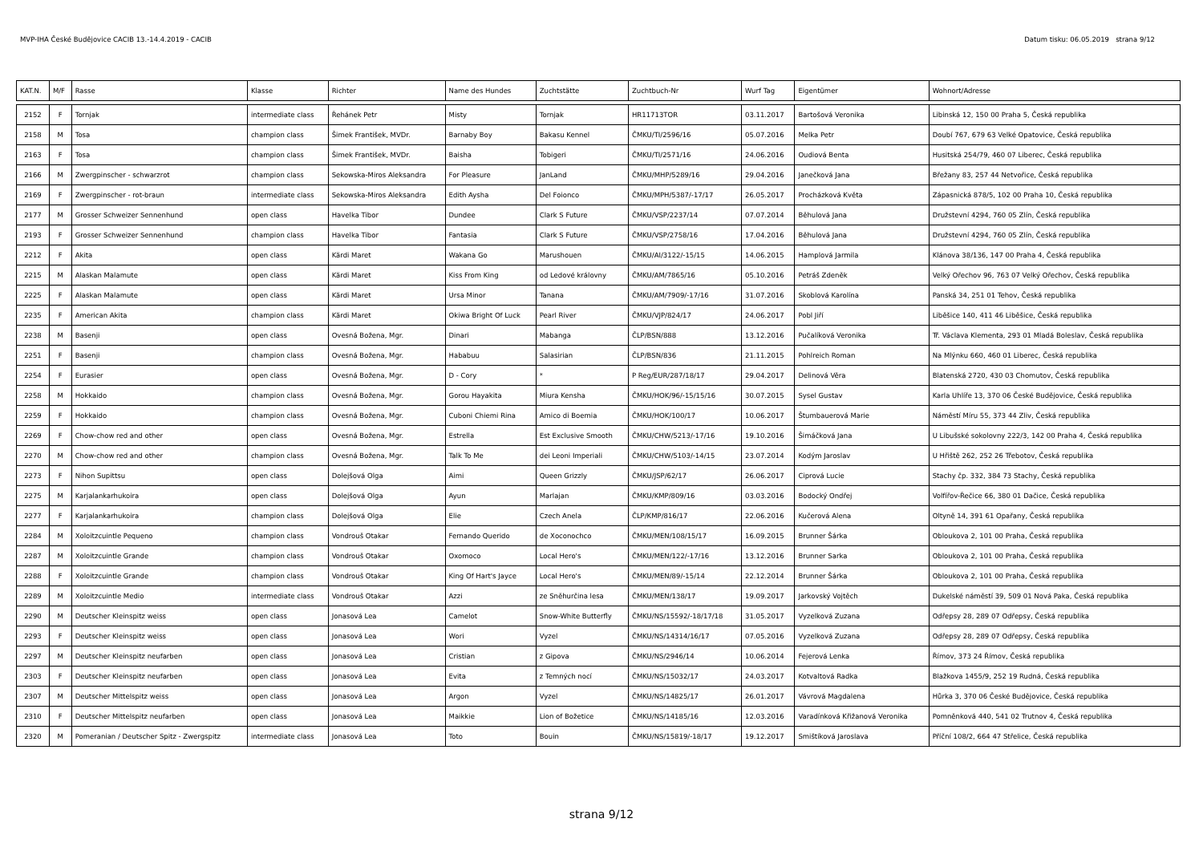MVP-IHA České Budějovice CACIB 13.-14.4.2019 - CACIB Datum tisku: 06.05.2019 strana 9/12
| KAT.N. | M/F | Rasse | Klasse | Richter | Name des Hundes | Zuchtstätte | Zuchtbuch-Nr | Wurf Tag | Eigentümer | Wohnort/Adresse |
| --- | --- | --- | --- | --- | --- | --- | --- | --- | --- | --- |
| 2152 | F | Tornjak | intermediate class | Řehánek Petr | Misty | Tornjak | HR11713TOR | 03.11.2017 | Bartošová Veronika | Libinská 12, 150 00 Praha 5, Česká republika |
| 2158 | M | Tosa | champion class | Šimek František, MVDr. | Barnaby Boy | Bakasu Kennel | ČMKU/TI/2596/16 | 05.07.2016 | Melka Petr | Doubí 767, 679 63 Velké Opatovice, Česká republika |
| 2163 | F | Tosa | champion class | Šimek František, MVDr. | Baisha | Tobigeri | ČMKU/TI/2571/16 | 24.06.2016 | Oudiová Benta | Husitská 254/79, 460 07 Liberec, Česká republika |
| 2166 | M | Zwergpinscher - schwarzrot | champion class | Sekowska-Miros Aleksandra | For Pleasure | JanLand | ČMKU/MHP/5289/16 | 29.04.2016 | Janečková Jana | Břežany 83, 257 44 Netvořice, Česká republika |
| 2169 | F | Zwergpinscher - rot-braun | intermediate class | Sekowska-Miros Aleksandra | Edith Aysha | Del Foionco | ČMKU/MPH/5387/-17/17 | 26.05.2017 | Procházková Květa | Zápasnická 878/5, 102 00 Praha 10, Česká republika |
| 2177 | M | Grosser Schweizer Sennenhund | open class | Havelka Tibor | Dundee | Clark S Future | ČMKU/VSP/2237/14 | 07.07.2014 | Běhulová Jana | Družstevní 4294, 760 05 Zlín, Česká republika |
| 2193 | F | Grosser Schweizer Sennenhund | champion class | Havelka Tibor | Fantasia | Clark S Future | ČMKU/VSP/2758/16 | 17.04.2016 | Běhulová Jana | Družstevní 4294, 760 05 Zlín, Česká republika |
| 2212 | F | Akita | open class | Kärdi Maret | Wakana Go | Marushouen | ČMKU/AI/3122/-15/15 | 14.06.2015 | Hamplová Jarmila | Klánova 38/136, 147 00 Praha 4, Česká republika |
| 2215 | M | Alaskan Malamute | open class | Kärdi Maret | Kiss From King | od Ledové královny | ČMKU/AM/7865/16 | 05.10.2016 | Petráš Zdeněk | Velký Ořechov 96, 763 07 Velký Ořechov, Česká republika |
| 2225 | F | Alaskan Malamute | open class | Kärdi Maret | Ursa Minor | Tanana | ČMKU/AM/7909/-17/16 | 31.07.2016 | Skoblová Karolína | Panská 34, 251 01 Tehov, Česká republika |
| 2235 | F | American Akita | champion class | Kärdi Maret | Okiwa Bright Of Luck | Pearl River | ČMKU/VJP/824/17 | 24.06.2017 | Pobl Jiří | Liběšice 140, 411 46 Liběšice, Česká republika |
| 2238 | M | Basenji | open class | Ovesná Božena, Mgr. | Dinari | Mabanga | ČLP/BSN/888 | 13.12.2016 | Pučalíková Veronika | Tř. Václava Klementa, 293 01 Mladá Boleslav, Česká republika |
| 2251 | F | Basenji | champion class | Ovesná Božena, Mgr. | Hababuu | Salasirian | ČLP/BSN/836 | 21.11.2015 | Pohlreich Roman | Na Mlýnku 660, 460 01 Liberec, Česká republika |
| 2254 | F | Eurasier | open class | Ovesná Božena, Mgr. | D - Cory | * | P Reg/EUR/287/18/17 | 29.04.2017 | Delinová Věra | Blatenská 2720, 430 03 Chomutov, Česká republika |
| 2258 | M | Hokkaido | champion class | Ovesná Božena, Mgr. | Gorou Hayakita | Miura Kensha | ČMKU/HOK/96/-15/15/16 | 30.07.2015 | Sysel Gustav | Karla Uhlíře 13, 370 06 České Budějovice, Česká republika |
| 2259 | F | Hokkaido | champion class | Ovesná Božena, Mgr. | Cuboni Chiemi Rina | Amico di Boemia | ČMKU/HOK/100/17 | 10.06.2017 | Štumbauerová Marie | Náměstí Míru 55, 373 44 Zliv, Česká republika |
| 2269 | F | Chow-chow red and other | open class | Ovesná Božena, Mgr. | Estrella | Est Exclusive Smooth | ČMKU/CHW/5213/-17/16 | 19.10.2016 | Šimáčková Jana | U Libušské sokolovny 222/3, 142 00 Praha 4, Česká republika |
| 2270 | M | Chow-chow red and other | champion class | Ovesná Božena, Mgr. | Talk To Me | dei Leoni Imperiali | ČMKU/CHW/5103/-14/15 | 23.07.2014 | Kodým Jaroslav | U Hřiště 262, 252 26 Třebotov, Česká republika |
| 2273 | F | Nihon Supittsu | open class | Dolejšová Olga | Aimi | Queen Grizzly | ČMKU/JSP/62/17 | 26.06.2017 | Ciprová Lucie | Stachy čp. 332, 384 73 Stachy, Česká republika |
| 2275 | M | Karjalankarhukoira | open class | Dolejšová Olga | Ayun | Marlajan | ČMKU/KMP/809/16 | 03.03.2016 | Bodocký Ondřej | Volfířov-Řečice 66, 380 01 Dačice, Česká republika |
| 2277 | F | Karjalankarhukoira | champion class | Dolejšová Olga | Elie | Czech Anela | ČLP/KMP/816/17 | 22.06.2016 | Kučerová Alena | Oltyně 14, 391 61 Opařany, Česká republika |
| 2284 | M | Xoloitzcuintle Pequeno | champion class | Vondrouš Otakar | Fernando Querido | de Xoconochco | ČMKU/MEN/108/15/17 | 16.09.2015 | Brunner Šárka | Obloukova 2, 101 00 Praha, Česká republika |
| 2287 | M | Xoloitzcuintle Grande | champion class | Vondrouš Otakar | Oxomoco | Local Hero's | ČMKU/MEN/122/-17/16 | 13.12.2016 | Brunner Sarka | Obloukova 2, 101 00 Praha, Česká republika |
| 2288 | F | Xoloitzcuintle Grande | champion class | Vondrouš Otakar | King Of Hart's Jayce | Local Hero's | ČMKU/MEN/89/-15/14 | 22.12.2014 | Brunner Šárka | Obloukova 2, 101 00 Praha, Česká republika |
| 2289 | M | Xoloitzcuintle Medio | intermediate class | Vondrouš Otakar | Azzi | ze Sněhurčina lesa | ČMKU/MEN/138/17 | 19.09.2017 | Jarkovský Vojtěch | Dukelské náměstí 39, 509 01 Nová Paka, Česká republika |
| 2290 | M | Deutscher Kleinspitz weiss | open class | Jonasová Lea | Camelot | Snow-White Butterfly | ČMKU/NS/15592/-18/17/18 | 31.05.2017 | Vyzelková Zuzana | Odřepsy 28, 289 07 Odřepsy, Česká republika |
| 2293 | F | Deutscher Kleinspitz weiss | open class | Jonasová Lea | Wori | Vyzel | ČMKU/NS/14314/16/17 | 07.05.2016 | Vyzelková Zuzana | Odřepsy 28, 289 07 Odřepsy, Česká republika |
| 2297 | M | Deutscher Kleinspitz neufarben | open class | Jonasová Lea | Cristian | z Gipova | ČMKU/NS/2946/14 | 10.06.2014 | Fejerová Lenka | Římov, 373 24 Římov, Česká republika |
| 2303 | F | Deutscher Kleinspitz neufarben | open class | Jonasová Lea | Evita | z Temných nocí | ČMKU/NS/15032/17 | 24.03.2017 | Kotvaltová Radka | Blažkova 1455/9, 252 19 Rudná, Česká republika |
| 2307 | M | Deutscher Mittelspitz weiss | open class | Jonasová Lea | Argon | Vyzel | ČMKU/NS/14825/17 | 26.01.2017 | Vávrová Magdalena | Hůrka 3, 370 06 České Budějovice, Česká republika |
| 2310 | F | Deutscher Mittelspitz neufarben | open class | Jonasová Lea | Maikkie | Lion of Božetice | ČMKU/NS/14185/16 | 12.03.2016 | Varadínková Křižanová Veronika | Pomněnková 440, 541 02 Trutnov 4, Česká republika |
| 2320 | M | Pomeranian / Deutscher Spitz - Zwergspitz | intermediate class | Jonasová Lea | Toto | Bouin | ČMKU/NS/15819/-18/17 | 19.12.2017 | Smištíková Jaroslava | Příční 108/2, 664 47 Střelice, Česká republika |
strana 9/12